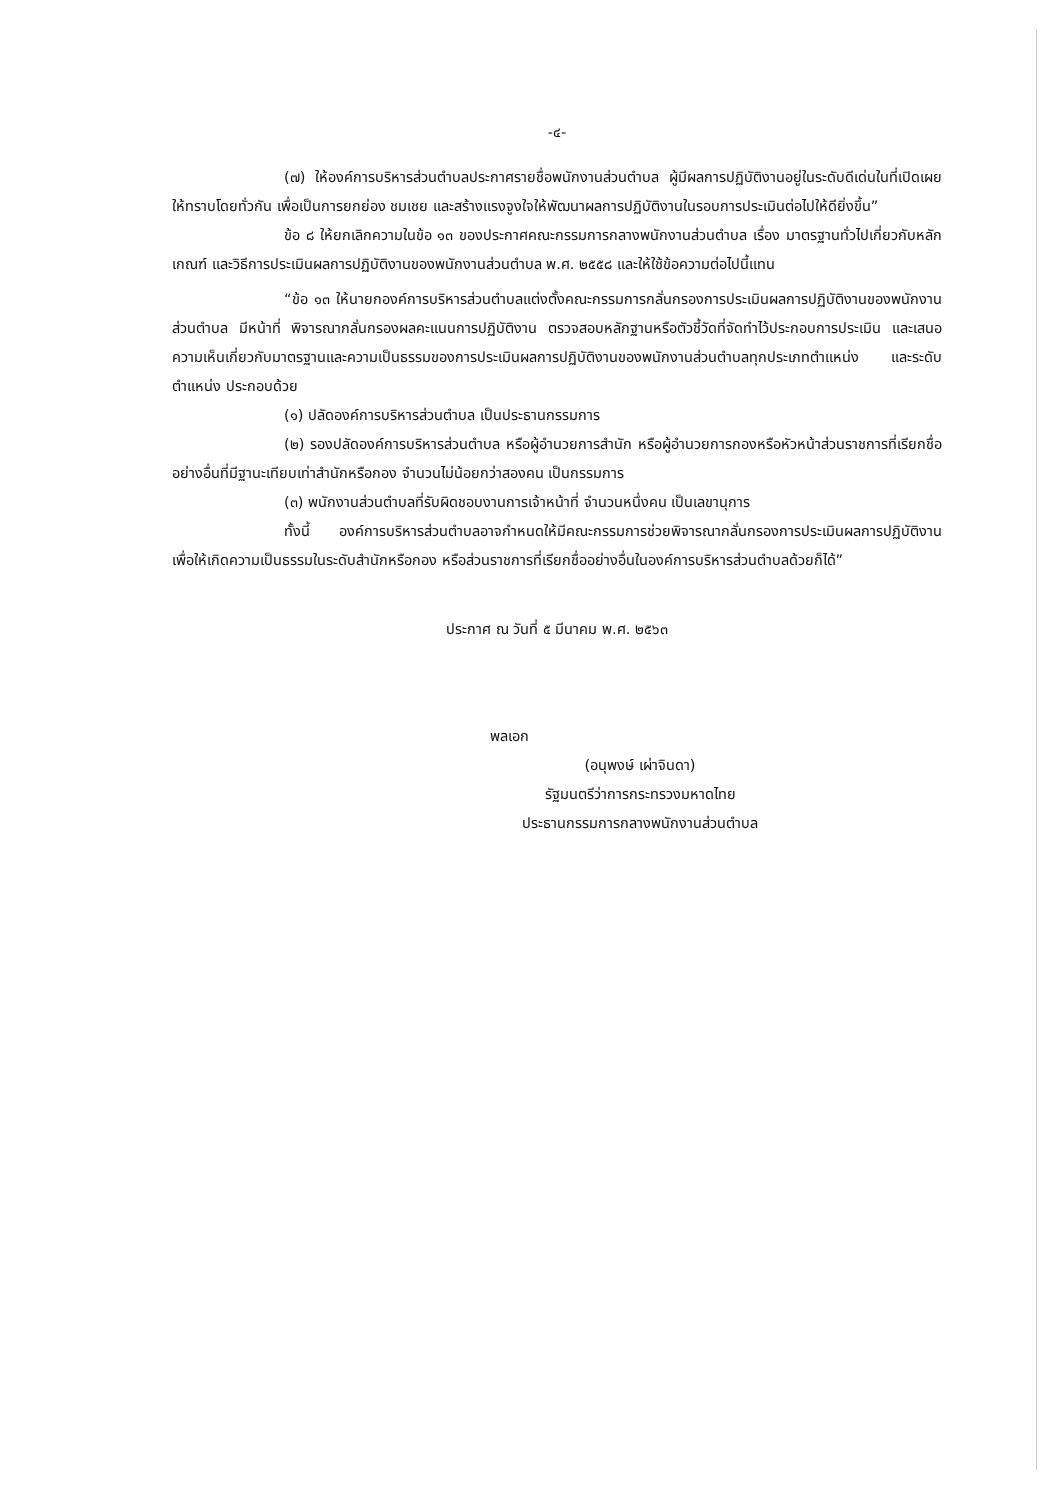-๔-
(๗) ให้องค์การบริหารส่วนตำบลประกาศรายชื่อพนักงานส่วนตำบล ผู้มีผลการปฏิบัติงานอยู่ในระดับดีเด่นในที่เปิดเผยให้ทราบโดยทั่วกัน เพื่อเป็นการยกย่อง ชมเชย และสร้างแรงจูงใจให้พัฒนาผลการปฏิบัติงานในรอบการประเมินต่อไปให้ดียิ่งขึ้น”
ข้อ ๘ ให้ยกเลิกความในข้อ ๑๓ ของประกาศคณะกรรมการกลางพนักงานส่วนตำบล เรื่อง มาตรฐานทั่วไปเกี่ยวกับหลักเกณฑ์ และวิธีการประเมินผลการปฏิบัติงานของพนักงานส่วนตำบล พ.ศ. ๒๕๕๘ และให้ใช้ข้อความต่อไปนี้แทน
“ข้อ ๑๓ ให้นายกองค์การบริหารส่วนตำบลแต่งตั้งคณะกรรมการกลั่นกรองการประเมินผลการปฏิบัติงานของพนักงานส่วนตำบล มีหน้าที่ พิจารณากลั่นกรองผลคะแนนการปฏิบัติงาน ตรวจสอบหลักฐานหรือตัวชี้วัดที่จัดทำไว้ประกอบการประเมิน และเสนอความเห็นเกี่ยวกับมาตรฐานและความเป็นธรรมของการประเมินผลการปฏิบัติงานของพนักงานส่วนตำบลทุกประเภทตำแหน่ง และระดับตำแหน่ง ประกอบด้วย
(๑) ปลัดองค์การบริหารส่วนตำบล เป็นประธานกรรมการ
(๒) รองปลัดองค์การบริหารส่วนตำบล หรือผู้อำนวยการสำนัก หรือผู้อำนวยการกองหรือหัวหน้าส่วนราชการที่เรียกชื่ออย่างอื่นที่มีฐานะเทียบเท่าสำนักหรือกอง จำนวนไม่น้อยกว่าสองคน เป็นกรรมการ
(๓) พนักงานส่วนตำบลที่รับผิดชอบงานการเจ้าหน้าที่ จำนวนหนึ่งคน เป็นเลขานุการ
ทั้งนี้ องค์การบริหารส่วนตำบลอาจกำหนดให้มีคณะกรรมการช่วยพิจารณากลั่นกรองการประเมินผลการปฏิบัติงาน เพื่อให้เกิดความเป็นธรรมในระดับสำนักหรือกอง หรือส่วนราชการที่เรียกชื่ออย่างอื่นในองค์การบริหารส่วนตำบลด้วยก็ได้”
ประกาศ ณ วันที่ ๕ มีนาคม พ.ศ. ๒๕๖๓
พลเอก
(อนุพงษ์ เผ่าจินดา)
รัฐมนตรีว่าการกระทรวงมหาดไทย
ประธานกรรมการกลางพนักงานส่วนตำบล